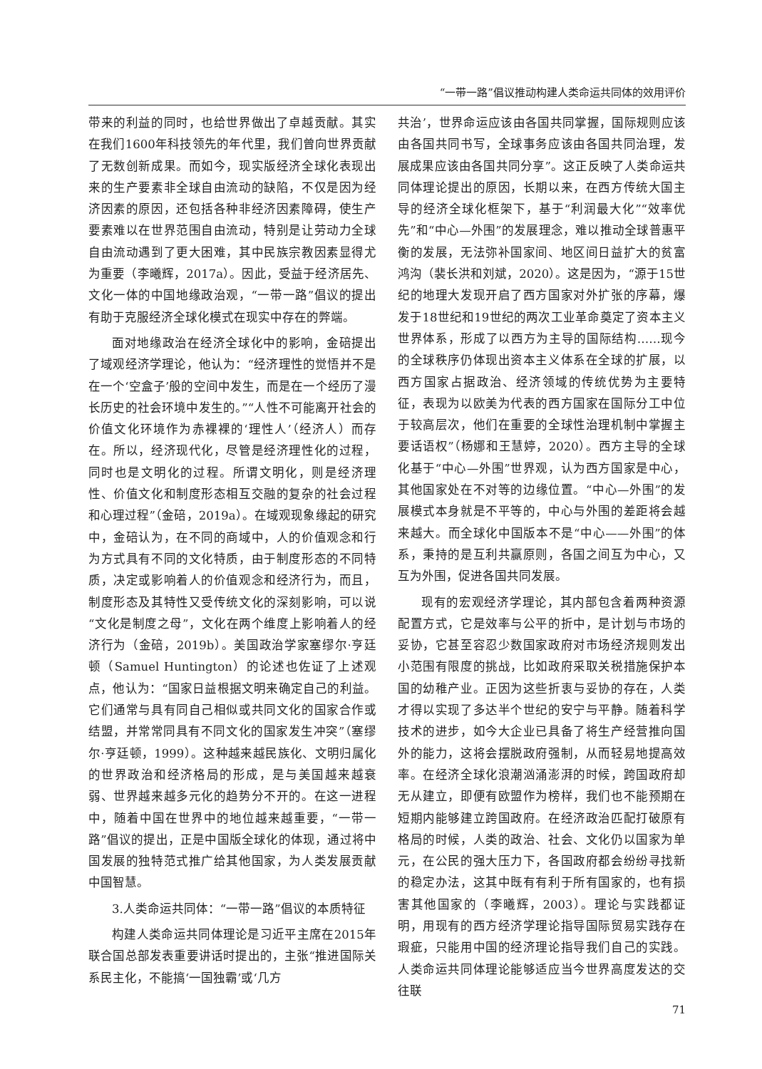“一带一路”倡议推动构建人类命运共同体的效用评价
带来的利益的同时，也给世界做出了卓越贡献。其实在我们1600年科技领先的年代里，我们曾向世界贡献了无数创新成果。而如今，现实版经济全球化表现出来的生产要素非全球自由流动的缺陷，不仅是因为经济因素的原因，还包括各种非经济因素障碍，使生产要素难以在世界范围自由流动，特别是让劳动力全球自由流动遇到了更大困难，其中民族宗教因素显得尤为重要（李曦辉，2017a）。因此，受益于经济居先、文化一体的中国地缘政治观，“一带一路”倡议的提出有助于克服经济全球化模式在现实中存在的弊端。
面对地缘政治在经济全球化中的影响，金碚提出了域观经济学理论，他认为：“经济理性的觉悟并不是在一个‘空盒子’般的空间中发生，而是在一个经历了漫长历史的社会环境中发生的。”“人性不可能离开社会的价值文化环境作为赤裸裸的‘理性人’（经济人）而存在。所以，经济现代化，尽管是经济理性化的过程，同时也是文明化的过程。所谓文明化，则是经济理性、价值文化和制度形态相互交融的复杂的社会过程和心理过程”（金碚，2019a）。在域观现象缘起的研究中，金碚认为，在不同的商域中，人的价值观念和行为方式具有不同的文化特质，由于制度形态的不同特质，决定或影响着人的价值观念和经济行为，而且，制度形态及其特性又受传统文化的深刻影响，可以说“文化是制度之母”，文化在两个维度上影响着人的经济行为（金碚，2019b）。美国政治学家塞缪尔·亨廷顿（Samuel Huntington）的论述也佐证了上述观点，他认为：“国家日益根据文明来确定自己的利益。它们通常与具有同自己相似或共同文化的国家合作或结盟，并常常同具有不同文化的国家发生冲突”（塞缪尔·亨廷顿，1999）。这种越来越民族化、文明归属化的世界政治和经济格局的形成，是与美国越来越衰弱、世界越来越多元化的趋势分不开的。在这一进程中，随着中国在世界中的地位越来越重要，“一带一路”倡议的提出，正是中国版全球化的体现，通过将中国发展的独特范式推广给其他国家，为人类发展贡献中国智慧。
3.人类命运共同体：“一带一路”倡议的本质特征
构建人类命运共同体理论是习近平主席在2015年联合国总部发表重要讲话时提出的，主张“推进国际关系民主化，不能搞‘一国独霸’或‘几方
共治’，世界命运应该由各国共同掌握，国际规则应该由各国共同书写，全球事务应该由各国共同治理，发展成果应该由各国共同分享”。这正反映了人类命运共同体理论提出的原因，长期以来，在西方传统大国主导的经济全球化框架下，基于“利润最大化”“效率优先”和“中心—外围”的发展理念，难以推动全球普惠平衡的发展，无法弥补国家间、地区间日益扩大的贫富鸿沟（裴长洪和刘斌，2020）。这是因为，“源于15世纪的地理大发现开启了西方国家对外扩张的序幕，爆发于18世纪和19世纪的两次工业革命奠定了资本主义世界体系，形成了以西方为主导的国际结构……现今的全球秩序仍体现出资本主义体系在全球的扩展，以西方国家占据政治、经济领域的传统优势为主要特征，表现为以欧美为代表的西方国家在国际分工中位于较高层次，他们在重要的全球性治理机制中掌握主要话语权”（杨娜和王慧婷，2020）。西方主导的全球化基于“中心—外围”世界观，认为西方国家是中心，其他国家处在不对等的边缘位置。“中心—外围”的发展模式本身就是不平等的，中心与外围的差距将会越来越大。而全球化中国版本不是“中心——外围”的体系，秉持的是互利共赢原则，各国之间互为中心，又互为外围，促进各国共同发展。
现有的宏观经济学理论，其内部包含着两种资源配置方式，它是效率与公平的折中，是计划与市场的妥协，它甚至容忍少数国家政府对市场经济规则发出小范围有限度的挑战，比如政府采取关税措施保护本国的幼稚产业。正因为这些折衷与妥协的存在，人类才得以实现了多达半个世纪的安宁与平静。随着科学技术的进步，如今大企业已具备了将生产经营推向国外的能力，这将会摆脱政府强制，从而轻易地提高效率。在经济全球化浪潮汹涌澎湃的时候，跨国政府却无从建立，即便有欧盟作为榜样，我们也不能预期在短期内能够建立跨国政府。在经济政治匹配打破原有格局的时候，人类的政治、社会、文化仍以国家为单元，在公民的强大压力下，各国政府都会纷纷寻找新的稳定办法，这其中既有有利于所有国家的，也有损害其他国家的（李曦辉，2003）。理论与实践都证明，用现有的西方经济学理论指导国际贸易实践存在瑕疵，只能用中国的经济理论指导我们自己的实践。人类命运共同体理论能够适应当今世界高度发达的交往联
71